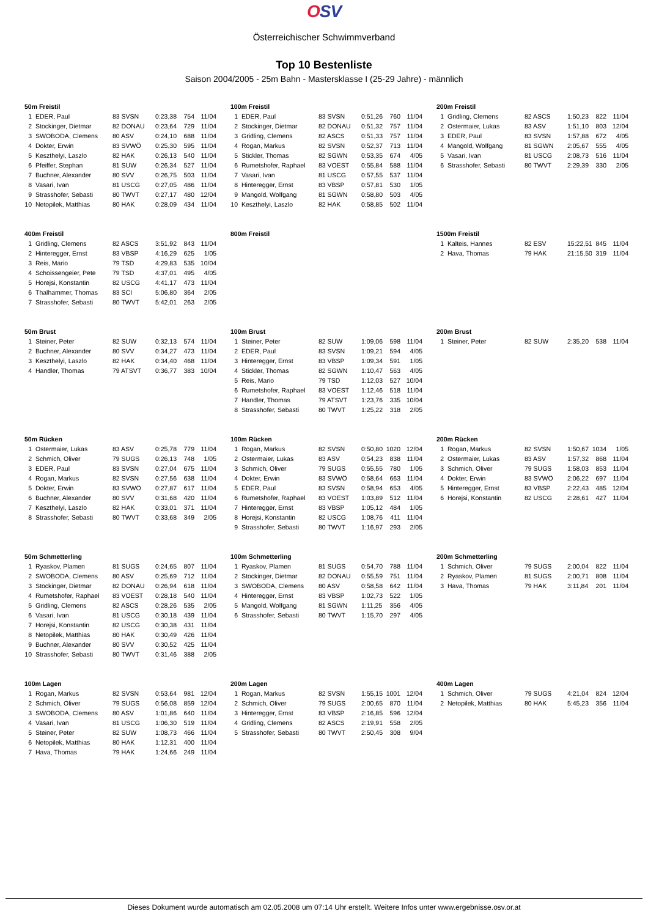OSV
Österreichischer Schwimmverband
Top 10 Bestenliste
Saison 2004/2005 - 25m Bahn - Mastersklasse I (25-29 Jahre) - männlich
| 50m Freistil | | | | | |
| --- | --- | --- | --- | --- | --- |
| 1 | EDER, Paul | 83 SVSN | 0:23,38 | 754 | 11/04 |
| 2 | Stockinger, Dietmar | 82 DONAU | 0:23,64 | 729 | 11/04 |
| 3 | SWOBODA, Clemens | 80 ASV | 0:24,10 | 688 | 11/04 |
| 4 | Dokter, Erwin | 83 SVWÖ | 0:25,30 | 595 | 11/04 |
| 5 | Keszthelyi, Laszlo | 82 HAK | 0:26,13 | 540 | 11/04 |
| 6 | Pfeiffer, Stephan | 81 SUW | 0:26,34 | 527 | 11/04 |
| 7 | Buchner, Alexander | 80 SVV | 0:26,75 | 503 | 11/04 |
| 8 | Vasari, Ivan | 81 USCG | 0:27,05 | 486 | 11/04 |
| 9 | Strasshofer, Sebasti | 80 TWVT | 0:27,17 | 480 | 12/04 |
| 10 | Netopilek, Matthias | 80 HAK | 0:28,09 | 434 | 11/04 |
| 100m Freistil | | | | | |
| --- | --- | --- | --- | --- | --- |
| 1 | EDER, Paul | 83 SVSN | 0:51,26 | 760 | 11/04 |
| 2 | Stockinger, Dietmar | 82 DONAU | 0:51,32 | 757 | 11/04 |
| 3 | Gridling, Clemens | 82 ASCS | 0:51,33 | 757 | 11/04 |
| 4 | Rogan, Markus | 82 SVSN | 0:52,37 | 713 | 11/04 |
| 5 | Stickler, Thomas | 82 SGWN | 0:53,35 | 674 | 4/05 |
| 6 | Rumetshofer, Raphael | 83 VOEST | 0:55,84 | 588 | 11/04 |
| 7 | Vasari, Ivan | 81 USCG | 0:57,55 | 537 | 11/04 |
| 8 | Hinteregger, Ernst | 83 VBSP | 0:57,81 | 530 | 1/05 |
| 9 | Mangold, Wolfgang | 81 SGWN | 0:58,80 | 503 | 4/05 |
| 10 | Keszthelyi, Laszlo | 82 HAK | 0:58,85 | 502 | 11/04 |
| 200m Freistil | | | | | |
| --- | --- | --- | --- | --- | --- |
| 1 | Gridling, Clemens | 82 ASCS | 1:50,23 | 822 | 11/04 |
| 2 | Ostermaier, Lukas | 83 ASV | 1:51,10 | 803 | 12/04 |
| 3 | EDER, Paul | 83 SVSN | 1:57,88 | 672 | 4/05 |
| 4 | Mangold, Wolfgang | 81 SGWN | 2:05,67 | 555 | 4/05 |
| 5 | Vasari, Ivan | 81 USCG | 2:08,73 | 516 | 11/04 |
| 6 | Strasshofer, Sebasti | 80 TWVT | 2:29,39 | 330 | 2/05 |
| 400m Freistil | | | | | |
| --- | --- | --- | --- | --- | --- |
| 1 | Gridling, Clemens | 82 ASCS | 3:51,92 | 843 | 11/04 |
| 2 | Hinteregger, Ernst | 83 VBSP | 4:16,29 | 625 | 1/05 |
| 3 | Reis, Mario | 79 TSD | 4:29,83 | 535 | 10/04 |
| 4 | Schoissengeier, Pete | 79 TSD | 4:37,01 | 495 | 4/05 |
| 5 | Horejsi, Konstantin | 82 USCG | 4:41,17 | 473 | 11/04 |
| 6 | Thalhammer, Thomas | 83 SCI | 5:06,80 | 364 | 2/05 |
| 7 | Strasshofer, Sebasti | 80 TWVT | 5:42,01 | 263 | 2/05 |
| 800m Freistil |
| --- |
| 1500m Freistil | | | | | |
| --- | --- | --- | --- | --- | --- |
| 1 | Kalteis, Hannes | 82 ESV | 15:22,51 | 845 | 11/04 |
| 2 | Hava, Thomas | 79 HAK | 21:15,50 | 319 | 11/04 |
| 50m Brust | | | | | |
| --- | --- | --- | --- | --- | --- |
| 1 | Steiner, Peter | 82 SUW | 0:32,13 | 574 | 11/04 |
| 2 | Buchner, Alexander | 80 SVV | 0:34,27 | 473 | 11/04 |
| 3 | Keszthelyi, Laszlo | 82 HAK | 0:34,40 | 468 | 11/04 |
| 4 | Handler, Thomas | 79 ATSVT | 0:36,77 | 383 | 10/04 |
| 100m Brust | | | | | |
| --- | --- | --- | --- | --- | --- |
| 1 | Steiner, Peter | 82 SUW | 1:09,06 | 598 | 11/04 |
| 2 | EDER, Paul | 83 SVSN | 1:09,21 | 594 | 4/05 |
| 3 | Hinteregger, Ernst | 83 VBSP | 1:09,34 | 591 | 1/05 |
| 4 | Stickler, Thomas | 82 SGWN | 1:10,47 | 563 | 4/05 |
| 5 | Reis, Mario | 79 TSD | 1:12,03 | 527 | 10/04 |
| 6 | Rumetshofer, Raphael | 83 VOEST | 1:12,46 | 518 | 11/04 |
| 7 | Handler, Thomas | 79 ATSVT | 1:23,76 | 335 | 10/04 |
| 8 | Strasshofer, Sebasti | 80 TWVT | 1:25,22 | 318 | 2/05 |
| 200m Brust | | | | | |
| --- | --- | --- | --- | --- | --- |
| 1 | Steiner, Peter | 82 SUW | 2:35,20 | 538 | 11/04 |
| 50m Rücken | | | | | |
| --- | --- | --- | --- | --- | --- |
| 1 | Ostermaier, Lukas | 83 ASV | 0:25,78 | 779 | 11/04 |
| 2 | Schmich, Oliver | 79 SUGS | 0:26,13 | 748 | 1/05 |
| 3 | EDER, Paul | 83 SVSN | 0:27,04 | 675 | 11/04 |
| 4 | Rogan, Markus | 82 SVSN | 0:27,56 | 638 | 11/04 |
| 5 | Dokter, Erwin | 83 SVWÖ | 0:27,87 | 617 | 11/04 |
| 6 | Buchner, Alexander | 80 SVV | 0:31,68 | 420 | 11/04 |
| 7 | Keszthelyi, Laszlo | 82 HAK | 0:33,01 | 371 | 11/04 |
| 8 | Strasshofer, Sebasti | 80 TWVT | 0:33,68 | 349 | 2/05 |
| 100m Rücken | | | | | |
| --- | --- | --- | --- | --- | --- |
| 1 | Rogan, Markus | 82 SVSN | 0:50,80 | 1020 | 12/04 |
| 2 | Ostermaier, Lukas | 83 ASV | 0:54,23 | 838 | 11/04 |
| 3 | Schmich, Oliver | 79 SUGS | 0:55,55 | 780 | 1/05 |
| 4 | Dokter, Erwin | 83 SVWÖ | 0:58,64 | 663 | 11/04 |
| 5 | EDER, Paul | 83 SVSN | 0:58,94 | 653 | 4/05 |
| 6 | Rumetshofer, Raphael | 83 VOEST | 1:03,89 | 512 | 11/04 |
| 7 | Hinteregger, Ernst | 83 VBSP | 1:05,12 | 484 | 1/05 |
| 8 | Horejsi, Konstantin | 82 USCG | 1:08,76 | 411 | 11/04 |
| 9 | Strasshofer, Sebasti | 80 TWVT | 1:16,97 | 293 | 2/05 |
| 200m Rücken | | | | | |
| --- | --- | --- | --- | --- | --- |
| 1 | Rogan, Markus | 82 SVSN | 1:50,67 | 1034 | 1/05 |
| 2 | Ostermaier, Lukas | 83 ASV | 1:57,32 | 868 | 11/04 |
| 3 | Schmich, Oliver | 79 SUGS | 1:58,03 | 853 | 11/04 |
| 4 | Dokter, Erwin | 83 SVWÖ | 2:06,22 | 697 | 11/04 |
| 5 | Hinteregger, Ernst | 83 VBSP | 2:22,43 | 485 | 12/04 |
| 6 | Horejsi, Konstantin | 82 USCG | 2:28,61 | 427 | 11/04 |
| 50m Schmetterling | | | | | |
| --- | --- | --- | --- | --- | --- |
| 1 | Ryaskov, Plamen | 81 SUGS | 0:24,65 | 807 | 11/04 |
| 2 | SWOBODA, Clemens | 80 ASV | 0:25,69 | 712 | 11/04 |
| 3 | Stockinger, Dietmar | 82 DONAU | 0:26,94 | 618 | 11/04 |
| 4 | Rumetshofer, Raphael | 83 VOEST | 0:28,18 | 540 | 11/04 |
| 5 | Gridling, Clemens | 82 ASCS | 0:28,26 | 535 | 2/05 |
| 6 | Vasari, Ivan | 81 USCG | 0:30,18 | 439 | 11/04 |
| 7 | Horejsi, Konstantin | 82 USCG | 0:30,38 | 431 | 11/04 |
| 8 | Netopilek, Matthias | 80 HAK | 0:30,49 | 426 | 11/04 |
| 9 | Buchner, Alexander | 80 SVV | 0:30,52 | 425 | 11/04 |
| 10 | Strasshofer, Sebasti | 80 TWVT | 0:31,46 | 388 | 2/05 |
| 100m Schmetterling | | | | | |
| --- | --- | --- | --- | --- | --- |
| 1 | Ryaskov, Plamen | 81 SUGS | 0:54,70 | 788 | 11/04 |
| 2 | Stockinger, Dietmar | 82 DONAU | 0:55,59 | 751 | 11/04 |
| 3 | SWOBODA, Clemens | 80 ASV | 0:58,58 | 642 | 11/04 |
| 4 | Hinteregger, Ernst | 83 VBSP | 1:02,73 | 522 | 1/05 |
| 5 | Mangold, Wolfgang | 81 SGWN | 1:11,25 | 356 | 4/05 |
| 6 | Strasshofer, Sebasti | 80 TWVT | 1:15,70 | 297 | 4/05 |
| 200m Schmetterling | | | | | |
| --- | --- | --- | --- | --- | --- |
| 1 | Schmich, Oliver | 79 SUGS | 2:00,04 | 822 | 11/04 |
| 2 | Ryaskov, Plamen | 81 SUGS | 2:00,71 | 808 | 11/04 |
| 3 | Hava, Thomas | 79 HAK | 3:11,84 | 201 | 11/04 |
| 100m Lagen | | | | | |
| --- | --- | --- | --- | --- | --- |
| 1 | Rogan, Markus | 82 SVSN | 0:53,64 | 981 | 12/04 |
| 2 | Schmich, Oliver | 79 SUGS | 0:56,08 | 859 | 12/04 |
| 3 | SWOBODA, Clemens | 80 ASV | 1:01,86 | 640 | 11/04 |
| 4 | Vasari, Ivan | 81 USCG | 1:06,30 | 519 | 11/04 |
| 5 | Steiner, Peter | 82 SUW | 1:08,73 | 466 | 11/04 |
| 6 | Netopilek, Matthias | 80 HAK | 1:12,31 | 400 | 11/04 |
| 7 | Hava, Thomas | 79 HAK | 1:24,66 | 249 | 11/04 |
| 200m Lagen | | | | | |
| --- | --- | --- | --- | --- | --- |
| 1 | Rogan, Markus | 82 SVSN | 1:55,15 | 1001 | 12/04 |
| 2 | Schmich, Oliver | 79 SUGS | 2:00,65 | 870 | 11/04 |
| 3 | Hinteregger, Ernst | 83 VBSP | 2:16,85 | 596 | 12/04 |
| 4 | Gridling, Clemens | 82 ASCS | 2:19,91 | 558 | 2/05 |
| 5 | Strasshofer, Sebasti | 80 TWVT | 2:50,45 | 308 | 9/04 |
| 400m Lagen | | | | | |
| --- | --- | --- | --- | --- | --- |
| 1 | Schmich, Oliver | 79 SUGS | 4:21,04 | 824 | 12/04 |
| 2 | Netopilek, Matthias | 80 HAK | 5:45,23 | 356 | 11/04 |
Dieses Dokument wurde automatisch am 02.05.2008 um 07:14 Uhr erstellt. Weitere Infos unter www.ergebnisse.osv.or.at